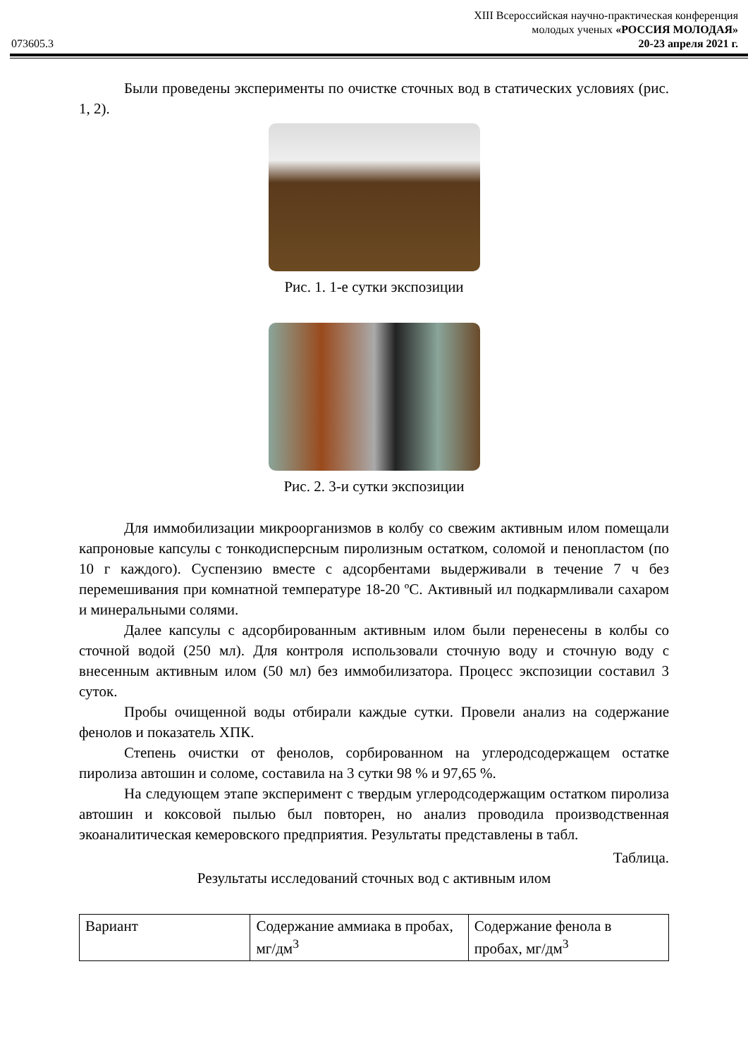XIII Всероссийская научно-практическая конференция
молодых ученых «РОССИЯ МОЛОДАЯ»
073605.3 20-23 апреля 2021 г.
Были проведены эксперименты по очистке сточных вод в статических условиях (рис. 1, 2).
Рис. 1. 1-е сутки экспозиции
Рис. 2. 3-и сутки экспозиции
Для иммобилизации микроорганизмов в колбу со свежим активным илом помещали капроновые капсулы с тонкодисперсным пиролизным остатком, соломой и пенопластом (по 10 г каждого). Суспензию вместе с адсорбентами выдерживали в течение 7 ч без перемешивания при комнатной температуре 18-20 ºС. Активный ил подкармливали сахаром и минеральными солями.
Далее капсулы с адсорбированным активным илом были перенесены в колбы со сточной водой (250 мл). Для контроля использовали сточную воду и сточную воду с внесенным активным илом (50 мл) без иммобилизатора. Процесс экспозиции составил 3 суток.
Пробы очищенной воды отбирали каждые сутки. Провели анализ на содержание фенолов и показатель ХПК.
Степень очистки от фенолов, сорбированном на углеродсодержащем остатке пиролиза автошин и соломе, составила на 3 сутки 98 % и 97,65 %.
На следующем этапе эксперимент с твердым углеродсодержащим остатком пиролиза автошин и коксовой пылью был повторен, но анализ проводила производственная экоаналитическая кемеровского предприятия. Результаты представлены в табл.
Таблица.
Результаты исследований сточных вод с активным илом
| Вариант | Содержание аммиака в пробах, мг/дм<sup>3</sup> | Содержание фенола в пробах, мг/дм<sup>3</sup> |